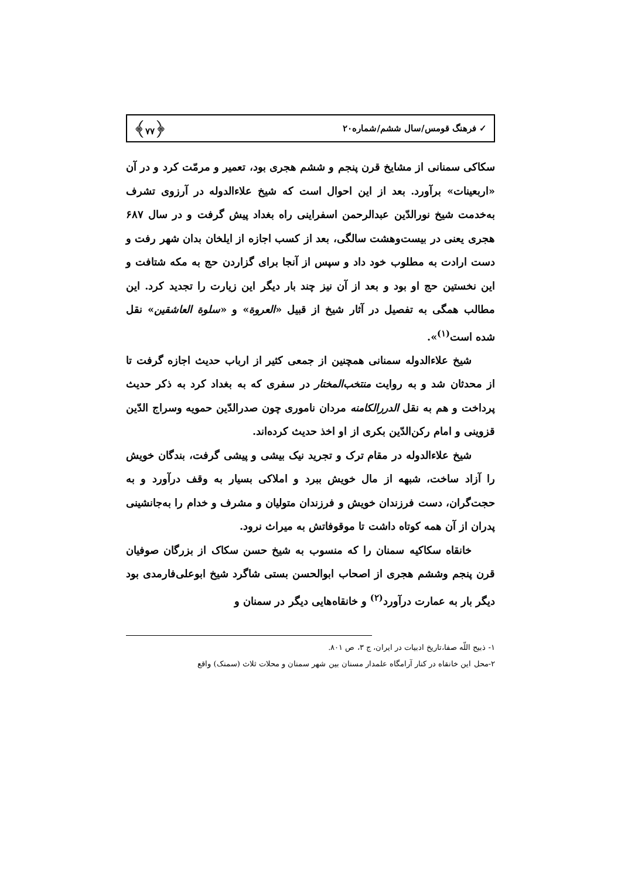✓ فرهنگ قومس/سال ششم/شماره۲۰ ﴿۷۷﴾
سکاکی سمنانی از مشایخ قرن پنجم و ششم هجری بود، تعمیر و مرمّت کرد و در آن «اربعینات» برآورد. بعد از این احوال است که شیخ علاءالدوله در آرزوی تشرف به‌خدمت شیخ نورالدّین عبدالرحمن اسفراینی راه بغداد پیش گرفت و در سال ۶۸۷ هجری یعنی در بیست‌وهشت سالگی، بعد از کسب اجازه از ایلخان بدان شهر رفت و دست ارادت به مطلوب خود داد و سپس از آنجا برای گزاردن حج به مکه شتافت و این نخستین حج او بود و بعد از آن نیز چند بار دیگر این زیارت را تجدید کرد. این مطالب همگی به تفصیل در آثار شیخ از قبیل «العروة» و «سلوة العاشقین» نقل شده است<sup>(۱)</sup>».
شیخ علاءالدوله سمنانی همچنین از جمعی کثیر از ارباب حدیث اجازه گرفت تا از محدثان شد و به روایت منتخب‌المختار در سفری که به بغداد کرد به ذکر حدیث پرداخت و هم به نقل الدررالکامنه مردان ناموری چون صدرالدّین حمویه وسراج الدّین قزوینی و امام رکن‌الدّین بکری از او اخذ حدیث کرده‌اند.
شیخ علاءالدوله در مقام ترک و تجرید نیک بیشی و پیشی گرفت، بندگان خویش را آزاد ساخت، شبهه از مال خویش ببرد و املاکی بسیار به وقف درآورد و به حجت‌گران، دست فرزندان خویش و فرزندان متولیان و مشرف و خدام را به‌جانشینی پدران از آن همه کوتاه داشت تا موقوفاتش به میراث نرود.
خانقاه سکاکیه سمنان را که منسوب به شیخ حسن سکاک از بزرگان صوفیان قرن پنجم وششم هجری از اصحاب ابوالحسن بستی شاگرد شیخ ابوعلی‌فارمدی بود دیگر بار به عمارت درآورد<sup>(۲)</sup> و خانقاه‌هایی دیگر در سمنان و
۱- ذبیح اللّه صفا،تاریخ ادبیات در ایران، ج ۳، ص ۸۰۱.
۲-محل این خانقاه در کنار آرامگاه علمدار مسنان بین شهر سمنان و محلات ثلاث (سمنک) واقع